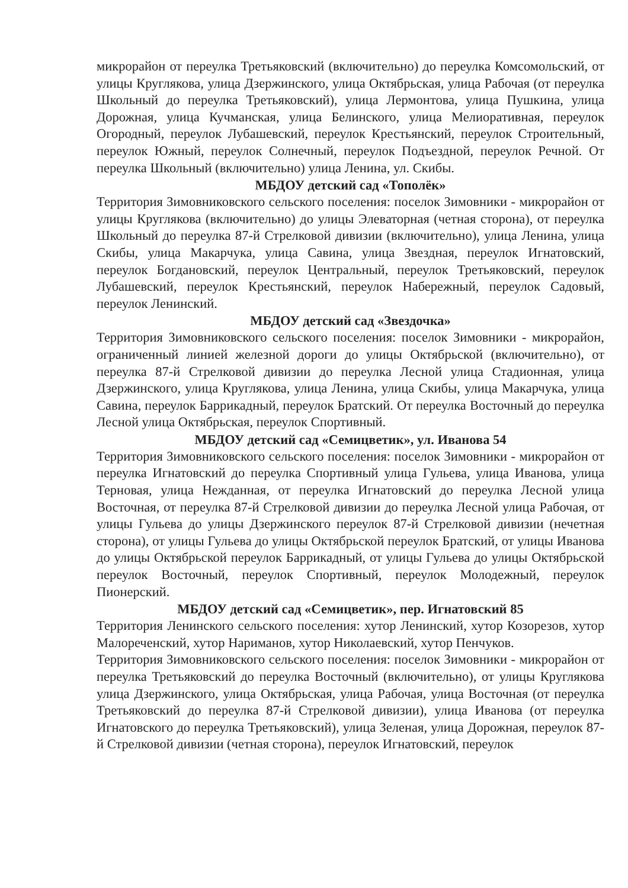микрорайон от переулка Третьяковский (включительно) до переулка Комсомольский, от улицы Круглякова, улица Дзержинского, улица Октябрьская, улица Рабочая (от переулка Школьный до переулка Третьяковский), улица Лермонтова, улица Пушкина, улица Дорожная, улица Кучманская, улица Белинского, улица Мелиоративная, переулок Огородный, переулок Лубашевский, переулок Крестьянский, переулок Строительный, переулок Южный, переулок Солнечный, переулок Подъездной, переулок Речной. От переулка Школьный (включительно) улица Ленина, ул. Скибы.
МБДОУ детский сад «Тополёк»
Территория Зимовниковского сельского поселения: поселок Зимовники - микрорайон от улицы Круглякова (включительно) до улицы Элеваторная (четная сторона), от переулка Школьный до переулка 87-й Стрелковой дивизии (включительно), улица Ленина, улица Скибы, улица Макарчука, улица Савина, улица Звездная, переулок Игнатовский, переулок Богдановский, переулок Центральный, переулок Третьяковский, переулок Лубашевский, переулок Крестьянский, переулок Набережный, переулок Садовый, переулок Ленинский.
МБДОУ детский сад «Звездочка»
Территория Зимовниковского сельского поселения: поселок Зимовники - микрорайон, ограниченный линией железной дороги до улицы Октябрьской (включительно), от переулка 87-й Стрелковой дивизии до переулка Лесной улица Стадионная, улица Дзержинского, улица Круглякова, улица Ленина, улица Скибы, улица Макарчука, улица Савина, переулок Баррикадный, переулок Братский. От переулка Восточный до переулка Лесной улица Октябрьская, переулок Спортивный.
МБДОУ детский сад «Семицветик», ул. Иванова 54
Территория Зимовниковского сельского поселения: поселок Зимовники - микрорайон от переулка Игнатовский до переулка Спортивный улица Гульева, улица Иванова, улица Терновая, улица Нежданная, от переулка Игнатовский до переулка Лесной улица Восточная, от переулка 87-й Стрелковой дивизии до переулка Лесной улица Рабочая, от улицы Гульева до улицы Дзержинского переулок 87-й Стрелковой дивизии (нечетная сторона), от улицы Гульева до улицы Октябрьской переулок Братский, от улицы Иванова до улицы Октябрьской переулок Баррикадный, от улицы Гульева до улицы Октябрьской переулок Восточный, переулок Спортивный, переулок Молодежный, переулок Пионерский.
МБДОУ детский сад «Семицветик», пер. Игнатовский 85
Территория Ленинского сельского поселения: хутор Ленинский, хутор Козорезов, хутор Малореченский, хутор Нариманов, хутор Николаевский, хутор Пенчуков.
Территория Зимовниковского сельского поселения: поселок Зимовники - микрорайон от переулка Третьяковский до переулка Восточный (включительно), от улицы Круглякова улица Дзержинского, улица Октябрьская, улица Рабочая, улица Восточная (от переулка Третьяковский до переулка 87-й Стрелковой дивизии), улица Иванова (от переулка Игнатовского до переулка Третьяковский), улица Зеленая, улица Дорожная, переулок 87-й Стрелковой дивизии (четная сторона), переулок Игнатовский, переулок